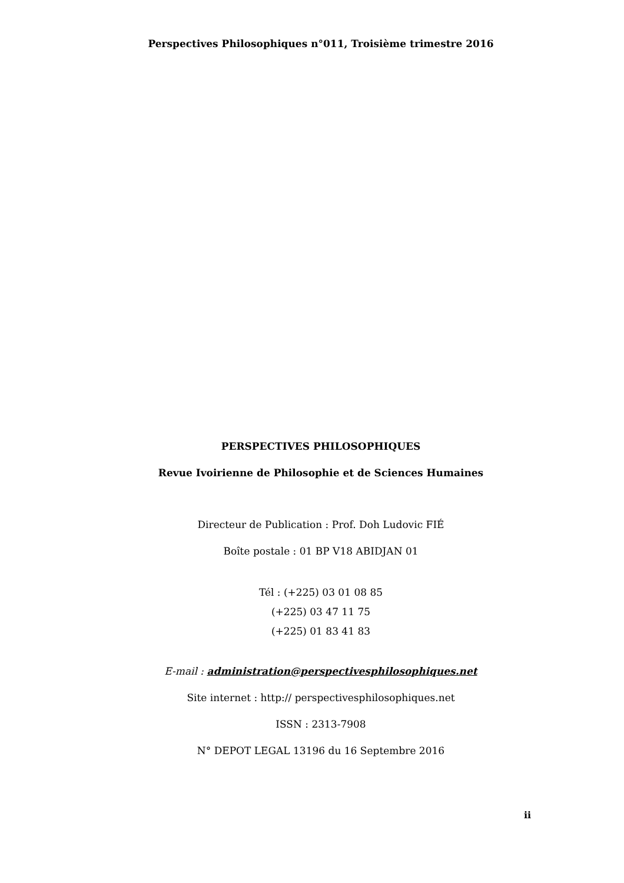Perspectives Philosophiques n°011, Troisième trimestre 2016
PERSPECTIVES PHILOSOPHIQUES
Revue Ivoirienne de Philosophie et de Sciences Humaines
Directeur de Publication : Prof. Doh Ludovic FIÉ
Boîte postale : 01 BP V18 ABIDJAN 01
Tél : (+225) 03 01 08 85
(+225) 03 47 11 75
(+225) 01 83 41 83
E-mail : administration@perspectivesphilosophiques.net
Site internet : http:// perspectivesphilosophiques.net
ISSN : 2313-7908
N° DEPOT LEGAL 13196 du 16 Septembre 2016
ii